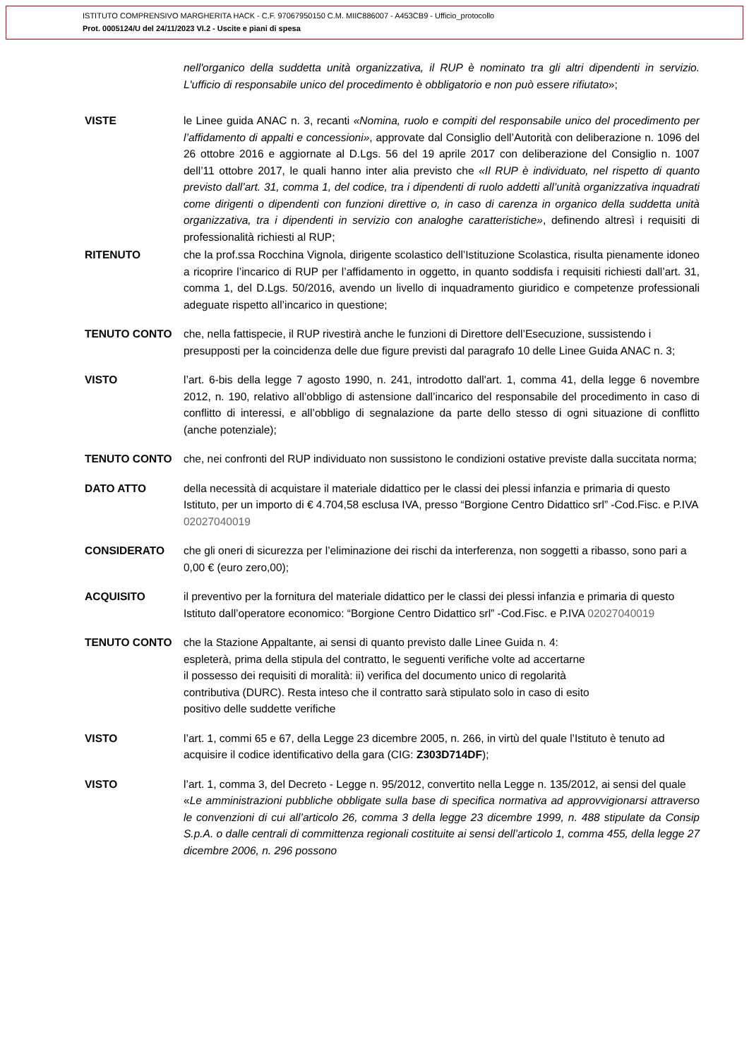ISTITUTO COMPRENSIVO MARGHERITA HACK - C.F. 97067950150 C.M. MIIC886007 - A453CB9 - Ufficio_protocollo
Prot. 0005124/U del 24/11/2023 VI.2 - Uscite e piani di spesa
nell'organico della suddetta unità organizzativa, il RUP è nominato tra gli altri dipendenti in servizio. L'ufficio di responsabile unico del procedimento è obbligatorio e non può essere rifiutato»;
VISTE le Linee guida ANAC n. 3, recanti «Nomina, ruolo e compiti del responsabile unico del procedimento per l’affidamento di appalti e concessioni», approvate dal Consiglio dell’Autorità con deliberazione n. 1096 del 26 ottobre 2016 e aggiornate al D.Lgs. 56 del 19 aprile 2017 con deliberazione del Consiglio n. 1007 dell’11 ottobre 2017, le quali hanno inter alia previsto che «Il RUP è individuato, nel rispetto di quanto previsto dall’art. 31, comma 1, del codice, tra i dipendenti di ruolo addetti all’unità organizzativa inquadrati come dirigenti o dipendenti con funzioni direttive o, in caso di carenza in organico della suddetta unità organizzativa, tra i dipendenti in servizio con analoghe caratteristiche», definendo altresì i requisiti di professionalità richiesti al RUP;
RITENUTO che la prof.ssa Rocchina Vignola, dirigente scolastico dell’Istituzione Scolastica, risulta pienamente idoneo a ricoprire l’incarico di RUP per l’affidamento in oggetto, in quanto soddisfa i requisiti richiesti dall’art. 31, comma 1, del D.Lgs. 50/2016, avendo un livello di inquadramento giuridico e competenze professionali adeguate rispetto all’incarico in questione;
TENUTO CONTO che, nella fattispecie, il RUP rivestirà anche le funzioni di Direttore dell’Esecuzione, sussistendo i presupposti per la coincidenza delle due figure previsti dal paragrafo 10 delle Linee Guida ANAC n. 3;
VISTO l’art. 6-bis della legge 7 agosto 1990, n. 241, introdotto dall'art. 1, comma 41, della legge 6 novembre 2012, n. 190, relativo all’obbligo di astensione dall’incarico del responsabile del procedimento in caso di conflitto di interessi, e all’obbligo di segnalazione da parte dello stesso di ogni situazione di conflitto (anche potenziale);
TENUTO CONTO che, nei confronti del RUP individuato non sussistono le condizioni ostative previste dalla succitata norma;
DATO ATTO della necessità di acquistare il materiale didattico per le classi dei plessi infanzia e primaria di questo Istituto, per un importo di € 4.704,58 esclusa IVA, presso “Borgione Centro Didattico srl” -Cod.Fisc. e P.IVA 02027040019
CONSIDERATO che gli oneri di sicurezza per l’eliminazione dei rischi da interferenza, non soggetti a ribasso, sono pari a 0,00 € (euro zero,00);
ACQUISITO il preventivo per la fornitura del materiale didattico per le classi dei plessi infanzia e primaria di questo Istituto dall’operatore economico: “Borgione Centro Didattico srl” -Cod.Fisc. e P.IVA 02027040019
TENUTO CONTO che la Stazione Appaltante, ai sensi di quanto previsto dalle Linee Guida n. 4:
espleterà, prima della stipula del contratto, le seguenti verifiche volte ad accertarne
il possesso dei requisiti di moralità: ii) verifica del documento unico di regolarità
contributiva (DURC). Resta inteso che il contratto sarà stipulato solo in caso di esito
positivo delle suddette verifiche
VISTO l’art. 1, commi 65 e 67, della Legge 23 dicembre 2005, n. 266, in virtù del quale l’Istituto è tenuto ad acquisire il codice identificativo della gara (CIG: Z303D714DF);
VISTO l’art. 1, comma 3, del Decreto - Legge n. 95/2012, convertito nella Legge n. 135/2012, ai sensi del quale
«Le amministrazioni pubbliche obbligate sulla base di specifica normativa ad approvvigionarsi attraverso le convenzioni di cui all’articolo 26, comma 3 della legge 23 dicembre 1999, n. 488 stipulate da Consip S.p.A. o dalle centrali di committenza regionali costituite ai sensi dell’articolo 1, comma 455, della legge 27 dicembre 2006, n. 296 possono